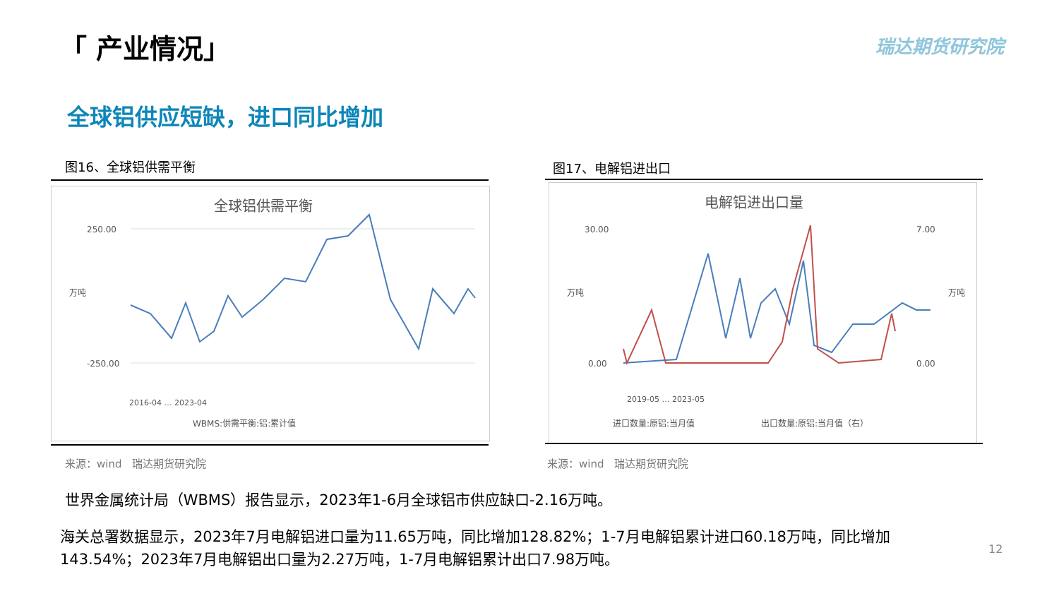「 产业情况」 瑞达期货研究院
全球铝供应短缺，进口同比增加
图16、全球铝供需平衡 图17、电解铝进出口
全球铝供需平衡
250.00
-250.00
万吨
WBMS:供需平衡:铝:累计值
2016-04 … 2023-04
电解铝进出口量
30.00
0.00
7.00
0.00
万吨
万吨
进口数量:原铝:当月值
出口数量:原铝:当月值（右）
2019-05 … 2023-05
来源：wind　瑞达期货研究院 来源：wind　瑞达期货研究院
世界金属统计局（WBMS）报告显示，2023年1-6月全球铝市供应缺口-2.16万吨。
海关总署数据显示，2023年7月电解铝进口量为11.65万吨，同比增加128.82%；1-7月电解铝累计进口60.18万吨，同比增加143.54%；2023年7月电解铝出口量为2.27万吨，1-7月电解铝累计出口7.98万吨。
12